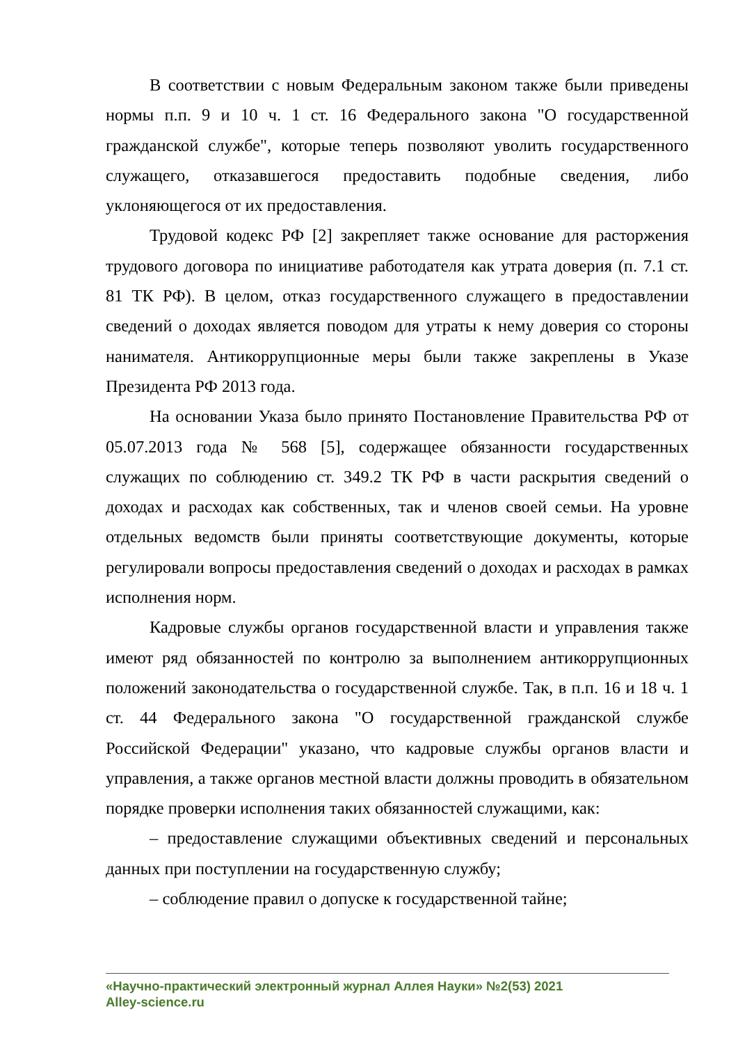В соответствии с новым Федеральным законом также были приведены нормы п.п. 9 и 10 ч. 1 ст. 16 Федерального закона "О государственной гражданской службе", которые теперь позволяют уволить государственного служащего, отказавшегося предоставить подобные сведения, либо уклоняющегося от их предоставления.
Трудовой кодекс РФ [2] закрепляет также основание для расторжения трудового договора по инициативе работодателя как утрата доверия (п. 7.1 ст. 81 ТК РФ). В целом, отказ государственного служащего в предоставлении сведений о доходах является поводом для утраты к нему доверия со стороны нанимателя. Антикоррупционные меры были также закреплены в Указе Президента РФ 2013 года.
На основании Указа было принято Постановление Правительства РФ от 05.07.2013 года № 568 [5], содержащее обязанности государственных служащих по соблюдению ст. 349.2 ТК РФ в части раскрытия сведений о доходах и расходах как собственных, так и членов своей семьи. На уровне отдельных ведомств были приняты соответствующие документы, которые регулировали вопросы предоставления сведений о доходах и расходах в рамках исполнения норм.
Кадровые службы органов государственной власти и управления также имеют ряд обязанностей по контролю за выполнением антикоррупционных положений законодательства о государственной службе. Так, в п.п. 16 и 18 ч. 1 ст. 44 Федерального закона "О государственной гражданской службе Российской Федерации" указано, что кадровые службы органов власти и управления, а также органов местной власти должны проводить в обязательном порядке проверки исполнения таких обязанностей служащими, как:
– предоставление служащими объективных сведений и персональных данных при поступлении на государственную службу;
– соблюдение правил о допуске к государственной тайне;
«Научно-практический электронный журнал Аллея Науки» №2(53) 2021
Alley-science.ru